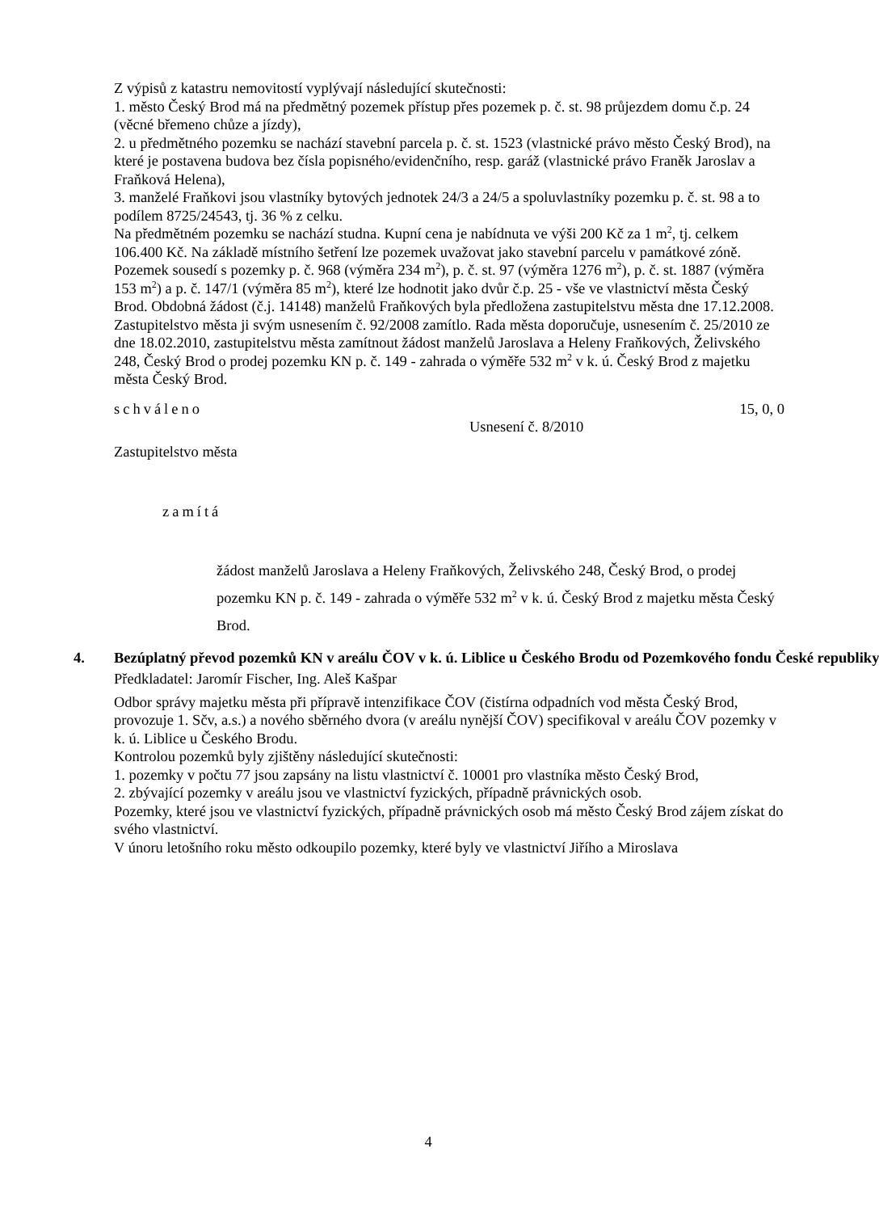Z výpisů z katastru nemovitostí vyplývají následující skutečnosti:
1. město Český Brod má na předmětný pozemek přístup přes pozemek p. č. st. 98 průjezdem domu č.p. 24 (věcné břemeno chůze a jízdy),
2. u předmětného pozemku se nachází stavební parcela p. č. st. 1523 (vlastnické právo město Český Brod), na které je postavena budova bez čísla popisného/evidenčního, resp. garáž (vlastnické právo Franěk Jaroslav a Fraňková Helena),
3. manželé Fraňkovi jsou vlastníky bytových jednotek 24/3 a 24/5 a spoluvlastníky pozemku p. č. st. 98 a to podílem 8725/24543, tj. 36 % z celku.
Na předmětném pozemku se nachází studna. Kupní cena je nabídnuta ve výši 200 Kč za 1 m<sup>2</sup>, tj. celkem 106.400 Kč. Na základě místního šetření lze pozemek uvažovat jako stavební parcelu v památkové zóně. Pozemek sousedí s pozemky p. č. 968 (výměra 234 m<sup>2</sup>), p. č. st. 97 (výměra 1276 m<sup>2</sup>), p. č. st. 1887 (výměra 153 m<sup>2</sup>) a p. č. 147/1 (výměra 85 m<sup>2</sup>), které lze hodnotit jako dvůr č.p. 25 - vše ve vlastnictví města Český Brod. Obdobná žádost (č.j. 14148) manželů Fraňkových byla předložena zastupitelstvu města dne 17.12.2008. Zastupitelstvo města ji svým usnesením č. 92/2008 zamítlo. Rada města doporučuje, usnesením č. 25/2010 ze dne 18.02.2010, zastupitelstvu města zamítnout žádost manželů Jaroslava a Heleny Fraňkových, Želivského 248, Český Brod o prodej pozemku KN p. č. 149 - zahrada o výměře 532 m<sup>2</sup> v k. ú. Český Brod z majetku města Český Brod.
schváleno 15, 0, 0
Usnesení č. 8/2010
Zastupitelstvo města
zamítá
žádost manželů Jaroslava a Heleny Fraňkových, Želivského 248, Český Brod, o prodej pozemku KN p. č. 149 - zahrada o výměře 532 m<sup>2</sup> v k. ú. Český Brod z majetku města Český Brod.
4. Bezúplatný převod pozemků KN v areálu ČOV v k. ú. Liblice u Českého Brodu od Pozemkového fondu České republiky
Předkladatel: Jaromír Fischer, Ing. Aleš Kašpar
Odbor správy majetku města při přípravě intenzifikace ČOV (čistírna odpadních vod města Český Brod, provozuje 1. Sčv, a.s.) a nového sběrného dvora (v areálu nynější ČOV) specifikoval v areálu ČOV pozemky v k. ú. Liblice u Českého Brodu.
Kontrolou pozemků byly zjištěny následující skutečnosti:
1. pozemky v počtu 77 jsou zapsány na listu vlastnictví č. 10001 pro vlastníka město Český Brod,
2. zbývající pozemky v areálu jsou ve vlastnictví fyzických, případně právnických osob.
Pozemky, které jsou ve vlastnictví fyzických, případně právnických osob má město Český Brod zájem získat do svého vlastnictví.
V únoru letošního roku město odkoupilo pozemky, které byly ve vlastnictví Jiřího a Miroslava
4